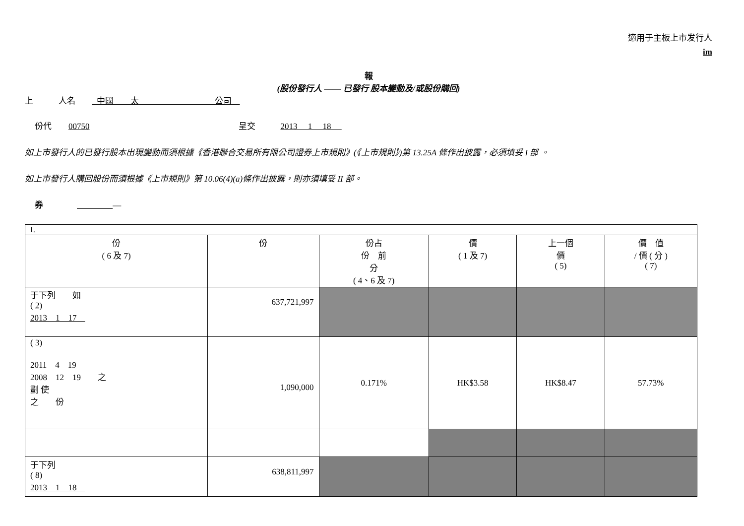適用于主板上市发行人
im
報
(股份發行人 —— 已發行 股本變動及/或股份購回)
上　　　人名　　 中國　　太　　　　　　　　　公司
份代　　00750 呈交　　　2013　 1　 18　
如上市發行人的已發行股本出現變動而須根據《香港聯合交易所有限公司證券上市規則》(《上市規則》)第 13.25A 條作出披露，必須填妥 I 部 。
如上市發行人購回股份而須根據《上市規則》第 10.06(4)(a)條作出披露，則亦須填妥 II 部。
券　　　　 　　　　 —
| I. | | | | | |
| 份 ( 6 及 7) | 份 | 份占 份 前 分 ( 4、6 及 7) | 價 ( 1 及 7) | 上一個 價 ( 5) | 價 值 / 價 ( 分 ) ( 7) |
| 于下列 如 ( 2) 2013 1 17 | 637,721,997 | | | | |
| ( 3) 2011 4 19 2008 12 19 之 劃 使 之 份 | 1,090,000 | 0.171% | HK$3.58 | HK$8.47 | 57.73% |
| 于下列 ( 8) 2013 1 18 | 638,811,997 | | | | |